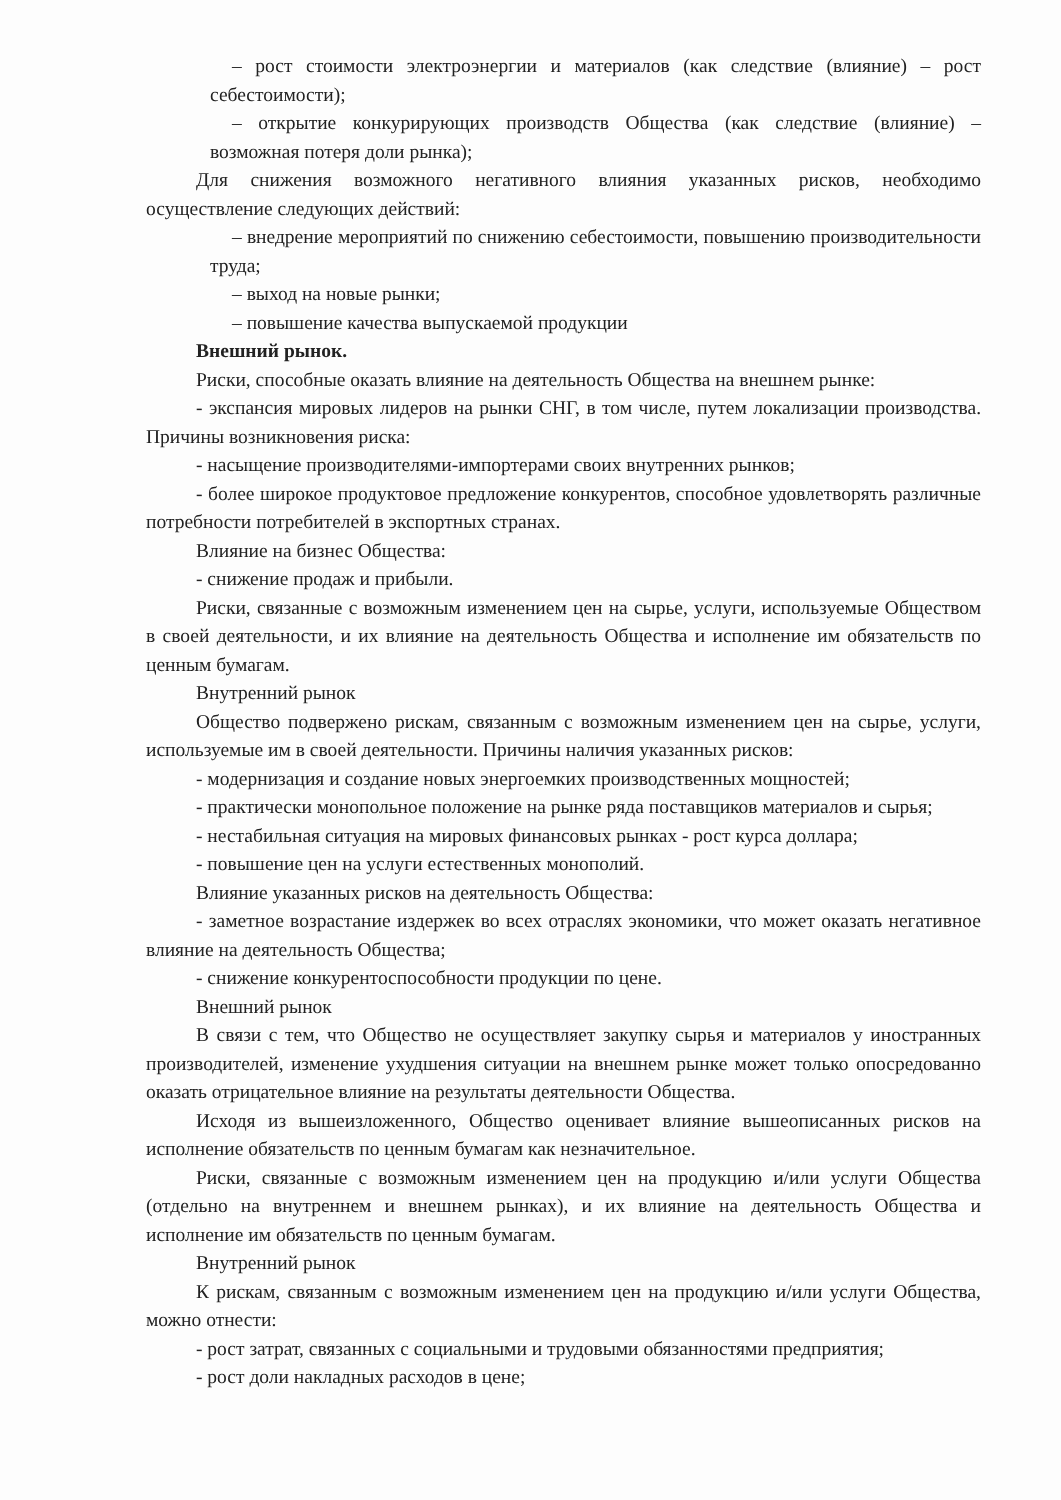– рост стоимости электроэнергии и материалов (как следствие (влияние) – рост себестоимости);
– открытие конкурирующих производств Общества (как следствие (влияние) – возможная потеря доли рынка);
Для снижения возможного негативного влияния указанных рисков, необходимо осуществление следующих действий:
– внедрение мероприятий по снижению себестоимости, повышению производительности труда;
– выход на новые рынки;
– повышение качества выпускаемой продукции
Внешний рынок.
Риски, способные оказать влияние на деятельность Общества на внешнем рынке:
- экспансия мировых лидеров на рынки СНГ, в том числе, путем локализации производства. Причины возникновения риска:
- насыщение производителями-импортерами своих внутренних рынков;
- более широкое продуктовое предложение конкурентов, способное удовлетворять различные потребности потребителей в экспортных странах.
Влияние на бизнес Общества:
- снижение продаж и прибыли.
Риски, связанные с возможным изменением цен на сырье, услуги, используемые Обществом в своей деятельности, и их влияние на деятельность Общества и исполнение им обязательств по ценным бумагам.
Внутренний рынок
Общество подвержено рискам, связанным с возможным изменением цен на сырье, услуги, используемые им в своей деятельности. Причины наличия указанных рисков:
- модернизация и создание новых энергоемких производственных мощностей;
- практически монопольное положение на рынке ряда поставщиков материалов и сырья;
- нестабильная ситуация на мировых финансовых рынках - рост курса доллара;
- повышение цен на услуги естественных монополий.
Влияние указанных рисков на деятельность Общества:
- заметное возрастание издержек во всех отраслях экономики, что может оказать негативное влияние на деятельность Общества;
- снижение конкурентоспособности продукции по цене.
Внешний рынок
В связи с тем, что Общество не осуществляет закупку сырья и материалов у иностранных производителей, изменение ухудшения ситуации на внешнем рынке может только опосредованно оказать отрицательное влияние на результаты деятельности Общества.
Исходя из вышеизложенного, Общество оценивает влияние вышеописанных рисков на исполнение обязательств по ценным бумагам как незначительное.
Риски, связанные с возможным изменением цен на продукцию и/или услуги Общества (отдельно на внутреннем и внешнем рынках), и их влияние на деятельность Общества и исполнение им обязательств по ценным бумагам.
Внутренний рынок
К рискам, связанным с возможным изменением цен на продукцию и/или услуги Общества, можно отнести:
- рост затрат, связанных с социальными и трудовыми обязанностями предприятия;
- рост доли накладных расходов в цене;